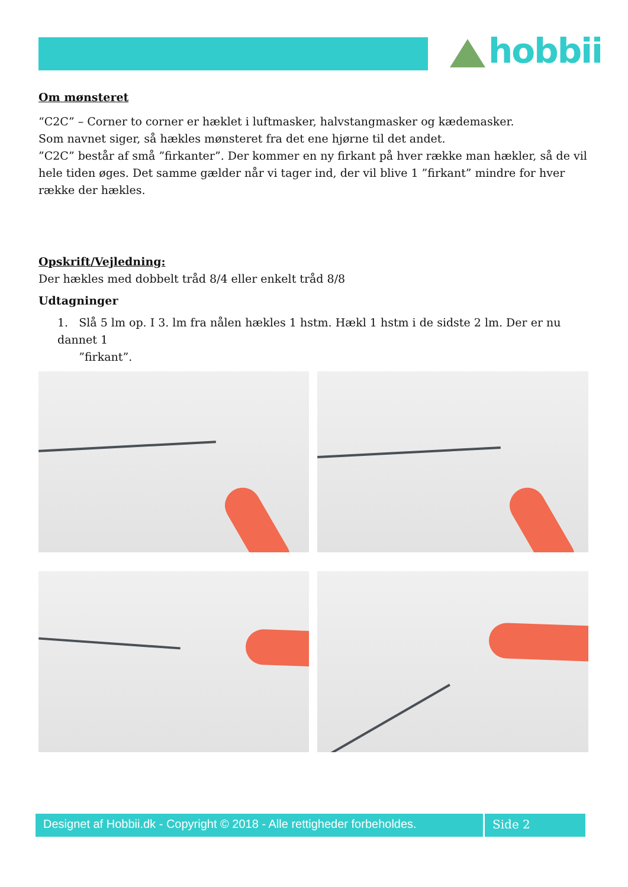hobbii
Om mønsteret
“C2C” – Corner to corner er hæklet i luftmasker, halvstangmasker og kædemasker.
Som navnet siger, så hækles mønsteret fra det ene hjørne til det andet.
”C2C” består af små ”firkanter”. Der kommer en ny firkant på hver række man hækler, så de vil hele tiden øges. Det samme gælder når vi tager ind, der vil blive 1 ”firkant” mindre for hver række der hækles.
Opskrift/Vejledning:
Der hækles med dobbelt tråd 8/4 eller enkelt tråd 8/8
Udtagninger
1. Slå 5 lm op. I 3. lm fra nålen hækles 1 hstm. Hækl 1 hstm i de sidste 2 lm. Der er nu dannet 1
”firkant”.
Designet af Hobbii.dk - Copyright © 2018 - Alle rettigheder forbeholdes.
Side 2